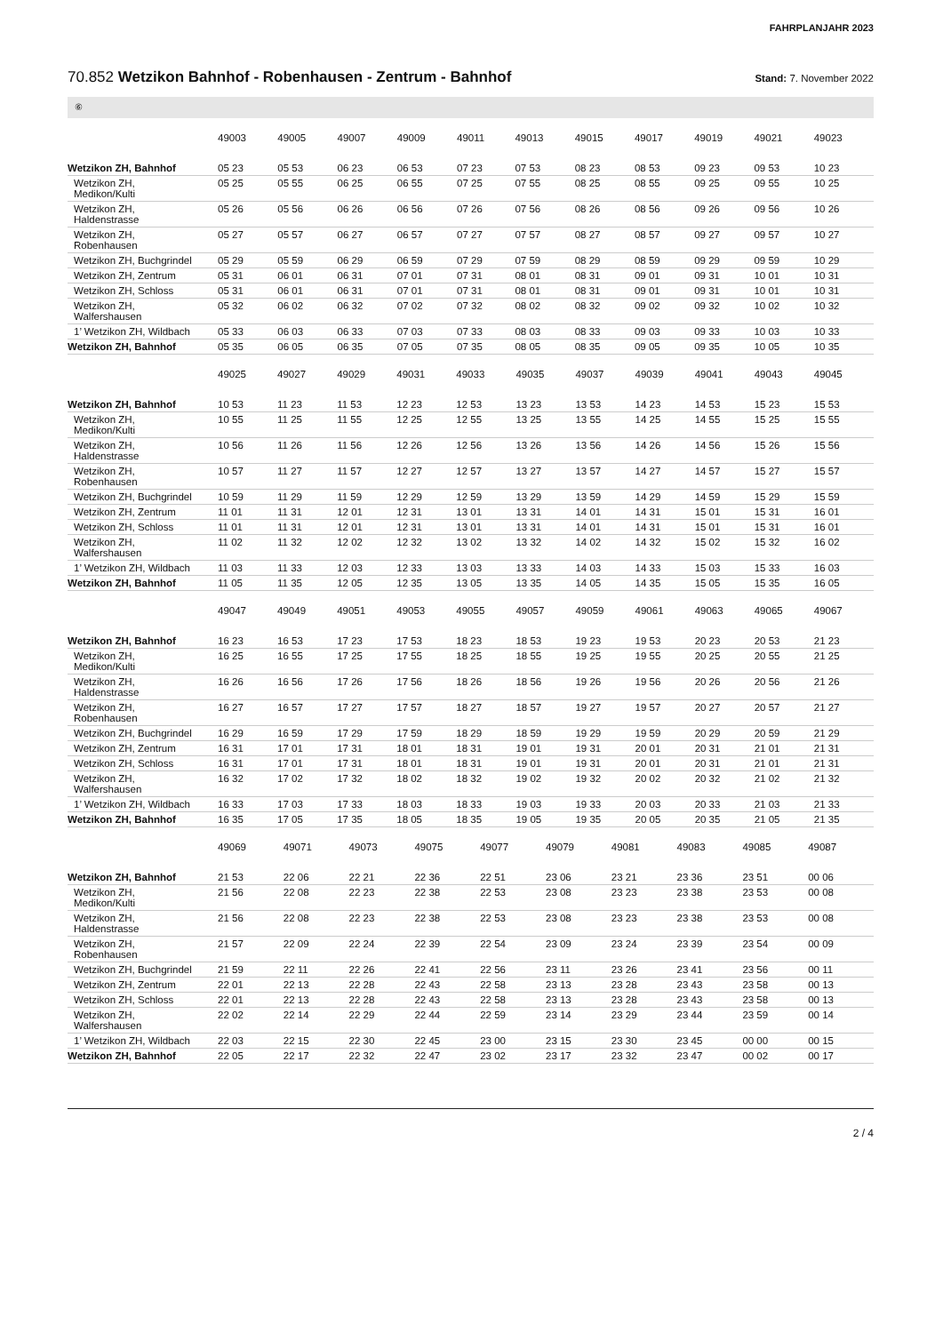FAHRPLANJAHR 2023
70.852 Wetzikon Bahnhof - Robenhausen - Zentrum - Bahnhof
Stand: 7. November 2022
⑥
| | 49003 | 49005 | 49007 | 49009 | 49011 | 49013 | 49015 | 49017 | 49019 | 49021 | 49023 |
| --- | --- | --- | --- | --- | --- | --- | --- | --- | --- | --- | --- |
| Wetzikon ZH, Bahnhof | 05 23 | 05 53 | 06 23 | 06 53 | 07 23 | 07 53 | 08 23 | 08 53 | 09 23 | 09 53 | 10 23 |
| Wetzikon ZH, Medikon/Kulti | 05 25 | 05 55 | 06 25 | 06 55 | 07 25 | 07 55 | 08 25 | 08 55 | 09 25 | 09 55 | 10 25 |
| Wetzikon ZH, Haldenstrasse | 05 26 | 05 56 | 06 26 | 06 56 | 07 26 | 07 56 | 08 26 | 08 56 | 09 26 | 09 56 | 10 26 |
| Wetzikon ZH, Robenhausen | 05 27 | 05 57 | 06 27 | 06 57 | 07 27 | 07 57 | 08 27 | 08 57 | 09 27 | 09 57 | 10 27 |
| Wetzikon ZH, Buchgrindel | 05 29 | 05 59 | 06 29 | 06 59 | 07 29 | 07 59 | 08 29 | 08 59 | 09 29 | 09 59 | 10 29 |
| Wetzikon ZH, Zentrum | 05 31 | 06 01 | 06 31 | 07 01 | 07 31 | 08 01 | 08 31 | 09 01 | 09 31 | 10 01 | 10 31 |
| Wetzikon ZH, Schloss | 05 31 | 06 01 | 06 31 | 07 01 | 07 31 | 08 01 | 08 31 | 09 01 | 09 31 | 10 01 | 10 31 |
| Wetzikon ZH, Walfershausen | 05 32 | 06 02 | 06 32 | 07 02 | 07 32 | 08 02 | 08 32 | 09 02 | 09 32 | 10 02 | 10 32 |
| 1’ Wetzikon ZH, Wildbach | 05 33 | 06 03 | 06 33 | 07 03 | 07 33 | 08 03 | 08 33 | 09 03 | 09 33 | 10 03 | 10 33 |
| Wetzikon ZH, Bahnhof | 05 35 | 06 05 | 06 35 | 07 05 | 07 35 | 08 05 | 08 35 | 09 05 | 09 35 | 10 05 | 10 35 |
| | 49025 | 49027 | 49029 | 49031 | 49033 | 49035 | 49037 | 49039 | 49041 | 49043 | 49045 |
| --- | --- | --- | --- | --- | --- | --- | --- | --- | --- | --- | --- |
| Wetzikon ZH, Bahnhof | 10 53 | 11 23 | 11 53 | 12 23 | 12 53 | 13 23 | 13 53 | 14 23 | 14 53 | 15 23 | 15 53 |
| Wetzikon ZH, Medikon/Kulti | 10 55 | 11 25 | 11 55 | 12 25 | 12 55 | 13 25 | 13 55 | 14 25 | 14 55 | 15 25 | 15 55 |
| Wetzikon ZH, Haldenstrasse | 10 56 | 11 26 | 11 56 | 12 26 | 12 56 | 13 26 | 13 56 | 14 26 | 14 56 | 15 26 | 15 56 |
| Wetzikon ZH, Robenhausen | 10 57 | 11 27 | 11 57 | 12 27 | 12 57 | 13 27 | 13 57 | 14 27 | 14 57 | 15 27 | 15 57 |
| Wetzikon ZH, Buchgrindel | 10 59 | 11 29 | 11 59 | 12 29 | 12 59 | 13 29 | 13 59 | 14 29 | 14 59 | 15 29 | 15 59 |
| Wetzikon ZH, Zentrum | 11 01 | 11 31 | 12 01 | 12 31 | 13 01 | 13 31 | 14 01 | 14 31 | 15 01 | 15 31 | 16 01 |
| Wetzikon ZH, Schloss | 11 01 | 11 31 | 12 01 | 12 31 | 13 01 | 13 31 | 14 01 | 14 31 | 15 01 | 15 31 | 16 01 |
| Wetzikon ZH, Walfershausen | 11 02 | 11 32 | 12 02 | 12 32 | 13 02 | 13 32 | 14 02 | 14 32 | 15 02 | 15 32 | 16 02 |
| 1’ Wetzikon ZH, Wildbach | 11 03 | 11 33 | 12 03 | 12 33 | 13 03 | 13 33 | 14 03 | 14 33 | 15 03 | 15 33 | 16 03 |
| Wetzikon ZH, Bahnhof | 11 05 | 11 35 | 12 05 | 12 35 | 13 05 | 13 35 | 14 05 | 14 35 | 15 05 | 15 35 | 16 05 |
| | 49047 | 49049 | 49051 | 49053 | 49055 | 49057 | 49059 | 49061 | 49063 | 49065 | 49067 |
| --- | --- | --- | --- | --- | --- | --- | --- | --- | --- | --- | --- |
| Wetzikon ZH, Bahnhof | 16 23 | 16 53 | 17 23 | 17 53 | 18 23 | 18 53 | 19 23 | 19 53 | 20 23 | 20 53 | 21 23 |
| Wetzikon ZH, Medikon/Kulti | 16 25 | 16 55 | 17 25 | 17 55 | 18 25 | 18 55 | 19 25 | 19 55 | 20 25 | 20 55 | 21 25 |
| Wetzikon ZH, Haldenstrasse | 16 26 | 16 56 | 17 26 | 17 56 | 18 26 | 18 56 | 19 26 | 19 56 | 20 26 | 20 56 | 21 26 |
| Wetzikon ZH, Robenhausen | 16 27 | 16 57 | 17 27 | 17 57 | 18 27 | 18 57 | 19 27 | 19 57 | 20 27 | 20 57 | 21 27 |
| Wetzikon ZH, Buchgrindel | 16 29 | 16 59 | 17 29 | 17 59 | 18 29 | 18 59 | 19 29 | 19 59 | 20 29 | 20 59 | 21 29 |
| Wetzikon ZH, Zentrum | 16 31 | 17 01 | 17 31 | 18 01 | 18 31 | 19 01 | 19 31 | 20 01 | 20 31 | 21 01 | 21 31 |
| Wetzikon ZH, Schloss | 16 31 | 17 01 | 17 31 | 18 01 | 18 31 | 19 01 | 19 31 | 20 01 | 20 31 | 21 01 | 21 31 |
| Wetzikon ZH, Walfershausen | 16 32 | 17 02 | 17 32 | 18 02 | 18 32 | 19 02 | 19 32 | 20 02 | 20 32 | 21 02 | 21 32 |
| 1’ Wetzikon ZH, Wildbach | 16 33 | 17 03 | 17 33 | 18 03 | 18 33 | 19 03 | 19 33 | 20 03 | 20 33 | 21 03 | 21 33 |
| Wetzikon ZH, Bahnhof | 16 35 | 17 05 | 17 35 | 18 05 | 18 35 | 19 05 | 19 35 | 20 05 | 20 35 | 21 05 | 21 35 |
| | 49069 | 49071 | 49073 | 49075 | 49077 | 49079 | 49081 | 49083 | 49085 | 49087 | |
| --- | --- | --- | --- | --- | --- | --- | --- | --- | --- | --- | --- |
| Wetzikon ZH, Bahnhof | 21 53 | 22 06 | 22 21 | 22 36 | 22 51 | 23 06 | 23 21 | 23 36 | 23 51 | 00 06 | |
| Wetzikon ZH, Medikon/Kulti | 21 56 | 22 08 | 22 23 | 22 38 | 22 53 | 23 08 | 23 23 | 23 38 | 23 53 | 00 08 | |
| Wetzikon ZH, Haldenstrasse | 21 56 | 22 08 | 22 23 | 22 38 | 22 53 | 23 08 | 23 23 | 23 38 | 23 53 | 00 08 | |
| Wetzikon ZH, Robenhausen | 21 57 | 22 09 | 22 24 | 22 39 | 22 54 | 23 09 | 23 24 | 23 39 | 23 54 | 00 09 | |
| Wetzikon ZH, Buchgrindel | 21 59 | 22 11 | 22 26 | 22 41 | 22 56 | 23 11 | 23 26 | 23 41 | 23 56 | 00 11 | |
| Wetzikon ZH, Zentrum | 22 01 | 22 13 | 22 28 | 22 43 | 22 58 | 23 13 | 23 28 | 23 43 | 23 58 | 00 13 | |
| Wetzikon ZH, Schloss | 22 01 | 22 13 | 22 28 | 22 43 | 22 58 | 23 13 | 23 28 | 23 43 | 23 58 | 00 13 | |
| Wetzikon ZH, Walfershausen | 22 02 | 22 14 | 22 29 | 22 44 | 22 59 | 23 14 | 23 29 | 23 44 | 23 59 | 00 14 | |
| 1’ Wetzikon ZH, Wildbach | 22 03 | 22 15 | 22 30 | 22 45 | 23 00 | 23 15 | 23 30 | 23 45 | 00 00 | 00 15 | |
| Wetzikon ZH, Bahnhof | 22 05 | 22 17 | 22 32 | 22 47 | 23 02 | 23 17 | 23 32 | 23 47 | 00 02 | 00 17 | |
2 / 4